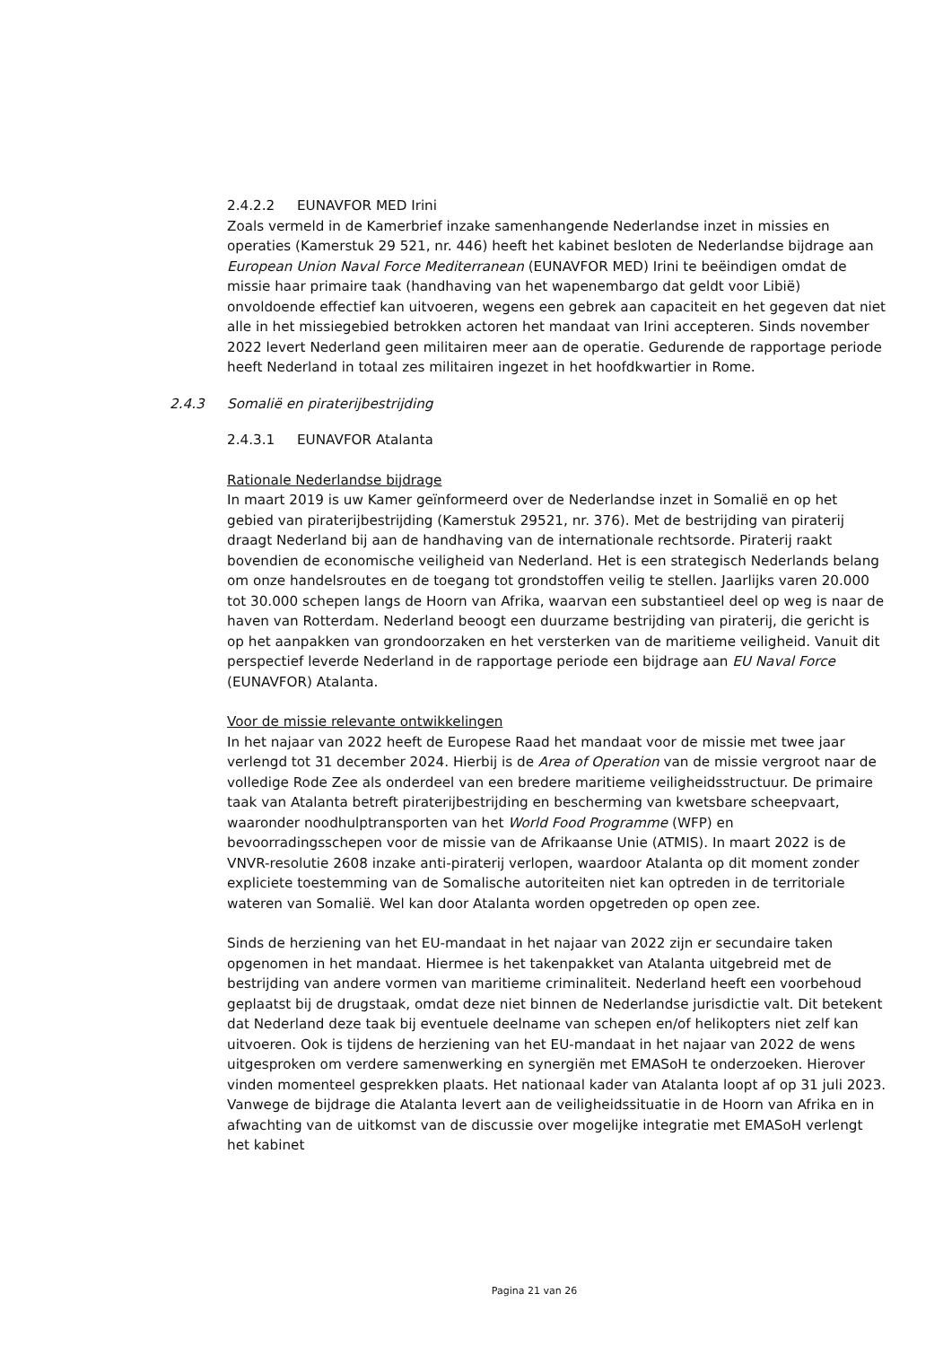2.4.2.2 EUNAVFOR MED Irini
Zoals vermeld in de Kamerbrief inzake samenhangende Nederlandse inzet in missies en operaties (Kamerstuk 29 521, nr. 446) heeft het kabinet besloten de Nederlandse bijdrage aan European Union Naval Force Mediterranean (EUNAVFOR MED) Irini te beëindigen omdat de missie haar primaire taak (handhaving van het wapenembargo dat geldt voor Libië) onvoldoende effectief kan uitvoeren, wegens een gebrek aan capaciteit en het gegeven dat niet alle in het missiegebied betrokken actoren het mandaat van Irini accepteren. Sinds november 2022 levert Nederland geen militairen meer aan de operatie. Gedurende de rapportage periode heeft Nederland in totaal zes militairen ingezet in het hoofdkwartier in Rome.
2.4.3 Somalië en piraterijbestrijding
2.4.3.1 EUNAVFOR Atalanta
Rationale Nederlandse bijdrage
In maart 2019 is uw Kamer geïnformeerd over de Nederlandse inzet in Somalië en op het gebied van piraterijbestrijding (Kamerstuk 29521, nr. 376). Met de bestrijding van piraterij draagt Nederland bij aan de handhaving van de internationale rechtsorde. Piraterij raakt bovendien de economische veiligheid van Nederland. Het is een strategisch Nederlands belang om onze handelsroutes en de toegang tot grondstoffen veilig te stellen. Jaarlijks varen 20.000 tot 30.000 schepen langs de Hoorn van Afrika, waarvan een substantieel deel op weg is naar de haven van Rotterdam. Nederland beoogt een duurzame bestrijding van piraterij, die gericht is op het aanpakken van grondoorzaken en het versterken van de maritieme veiligheid. Vanuit dit perspectief leverde Nederland in de rapportage periode een bijdrage aan EU Naval Force (EUNAVFOR) Atalanta.
Voor de missie relevante ontwikkelingen
In het najaar van 2022 heeft de Europese Raad het mandaat voor de missie met twee jaar verlengd tot 31 december 2024. Hierbij is de Area of Operation van de missie vergroot naar de volledige Rode Zee als onderdeel van een bredere maritieme veiligheidsstructuur. De primaire taak van Atalanta betreft piraterijbestrijding en bescherming van kwetsbare scheepvaart, waaronder noodhulptransporten van het World Food Programme (WFP) en bevoorradingsschepen voor de missie van de Afrikaanse Unie (ATMIS). In maart 2022 is de VNVR-resolutie 2608 inzake anti-piraterij verlopen, waardoor Atalanta op dit moment zonder expliciete toestemming van de Somalische autoriteiten niet kan optreden in de territoriale wateren van Somalië. Wel kan door Atalanta worden opgetreden op open zee.
Sinds de herziening van het EU-mandaat in het najaar van 2022 zijn er secundaire taken opgenomen in het mandaat. Hiermee is het takenpakket van Atalanta uitgebreid met de bestrijding van andere vormen van maritieme criminaliteit. Nederland heeft een voorbehoud geplaatst bij de drugstaak, omdat deze niet binnen de Nederlandse jurisdictie valt. Dit betekent dat Nederland deze taak bij eventuele deelname van schepen en/of helikopters niet zelf kan uitvoeren. Ook is tijdens de herziening van het EU-mandaat in het najaar van 2022 de wens uitgesproken om verdere samenwerking en synergiën met EMASoH te onderzoeken. Hierover vinden momenteel gesprekken plaats. Het nationaal kader van Atalanta loopt af op 31 juli 2023. Vanwege de bijdrage die Atalanta levert aan de veiligheidssituatie in de Hoorn van Afrika en in afwachting van de uitkomst van de discussie over mogelijke integratie met EMASoH verlengt het kabinet
Pagina 21 van 26